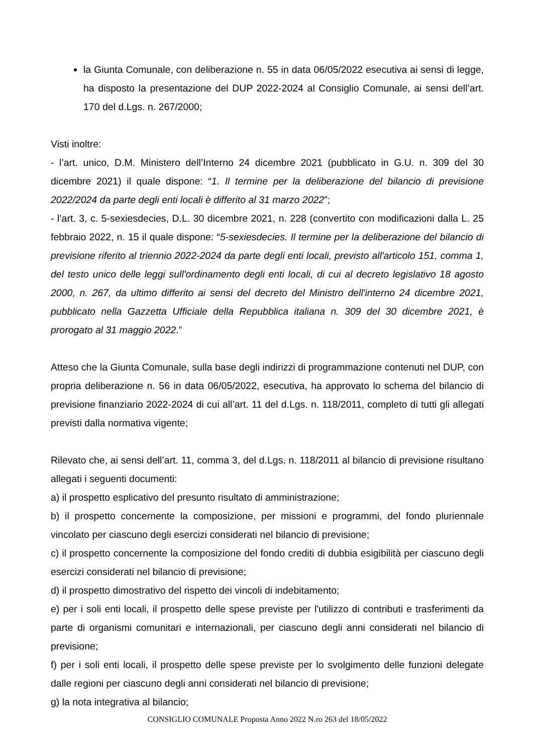la Giunta Comunale, con deliberazione n. 55 in data 06/05/2022 esecutiva ai sensi di legge, ha disposto la presentazione del DUP 2022-2024 al Consiglio Comunale, ai sensi dell’art. 170 del d.Lgs. n. 267/2000;
Visti inoltre:
- l’art. unico, D.M. Ministero dell’Interno 24 dicembre 2021 (pubblicato in G.U. n. 309 del 30 dicembre 2021) il quale dispone: “1. Il termine per la deliberazione del bilancio di previsione 2022/2024 da parte degli enti locali è differito al 31 marzo 2022”;
- l’art. 3, c. 5-sexiesdecies, D.L. 30 dicembre 2021, n. 228 (convertito con modificazioni dalla L. 25 febbraio 2022, n. 15 il quale dispone: “5-sexiesdecies. Il termine per la deliberazione del bilancio di previsione riferito al triennio 2022-2024 da parte degli enti locali, previsto all'articolo 151, comma 1, del testo unico delle leggi sull'ordinamento degli enti locali, di cui al decreto legislativo 18 agosto 2000, n. 267, da ultimo differito ai sensi del decreto del Ministro dell'interno 24 dicembre 2021, pubblicato nella Gazzetta Ufficiale della Repubblica italiana n. 309 del 30 dicembre 2021, è prorogato al 31 maggio 2022.”
Atteso che la Giunta Comunale, sulla base degli indirizzi di programmazione contenuti nel DUP, con propria deliberazione n. 56 in data 06/05/2022, esecutiva, ha approvato lo schema del bilancio di previsione finanziario 2022-2024 di cui all’art. 11 del d.Lgs. n. 118/2011, completo di tutti gli allegati previsti dalla normativa vigente;
Rilevato che, ai sensi dell’art. 11, comma 3, del d.Lgs. n. 118/2011 al bilancio di previsione risultano allegati i seguenti documenti:
a) il prospetto esplicativo del presunto risultato di amministrazione;
b) il prospetto concernente la composizione, per missioni e programmi, del fondo pluriennale vincolato per ciascuno degli esercizi considerati nel bilancio di previsione;
c) il prospetto concernente la composizione del fondo crediti di dubbia esigibilità per ciascuno degli esercizi considerati nel bilancio di previsione;
d) il prospetto dimostrativo del rispetto dei vincoli di indebitamento;
e) per i soli enti locali, il prospetto delle spese previste per l'utilizzo di contributi e trasferimenti da parte di organismi comunitari e internazionali, per ciascuno degli anni considerati nel bilancio di previsione;
f) per i soli enti locali, il prospetto delle spese previste per lo svolgimento delle funzioni delegate dalle regioni per ciascuno degli anni considerati nel bilancio di previsione;
g) la nota integrativa al bilancio;
CONSIGLIO COMUNALE Proposta Anno 2022 N.ro 263 del 18/05/2022